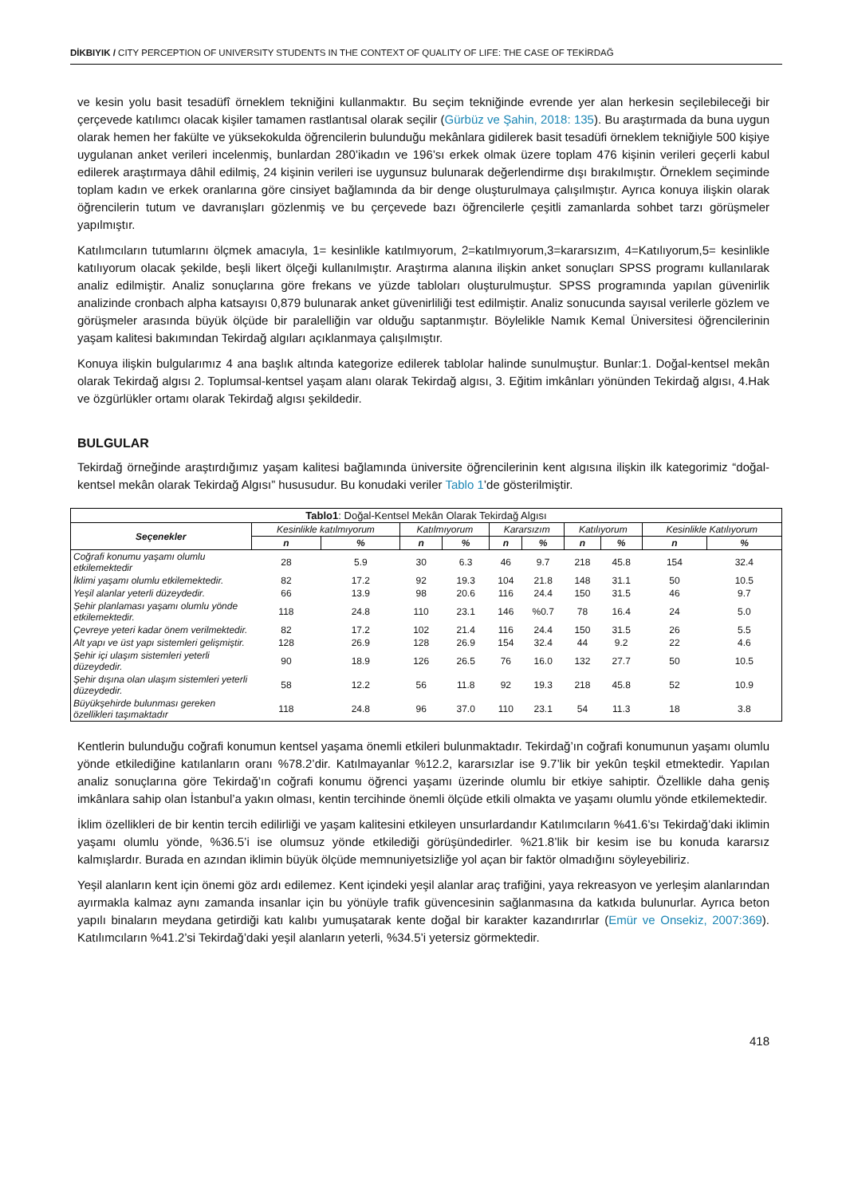DİKBIYIK / CITY PERCEPTION OF UNIVERSITY STUDENTS IN THE CONTEXT OF QUALITY OF LIFE: THE CASE OF TEKİRDAĞ
ve kesin yolu basit tesadüfî örneklem tekniğini kullanmaktır. Bu seçim tekniğinde evrende yer alan herkesin seçilebileceği bir çerçevede katılımcı olacak kişiler tamamen rastlantısal olarak seçilir (Gürbüz ve Şahin, 2018: 135). Bu araştırmada da buna uygun olarak hemen her fakülte ve yüksekokulda öğrencilerin bulunduğu mekânlara gidilerek basit tesadüfi örneklem tekniğiyle 500 kişiye uygulanan anket verileri incelenmiş, bunlardan 280’ikadın ve 196’sı erkek olmak üzere toplam 476 kişinin verileri geçerli kabul edilerek araştırmaya dâhil edilmiş, 24 kişinin verileri ise uygunsuz bulunarak değerlendirme dışı bırakılmıştır. Örneklem seçiminde toplam kadın ve erkek oranlarına göre cinsiyet bağlamında da bir denge oluşturulmaya çalışılmıştır. Ayrıca konuya ilişkin olarak öğrencilerin tutum ve davranışları gözlenmiş ve bu çerçevede bazı öğrencilerle çeşitli zamanlarda sohbet tarzı görüşmeler yapılmıştır.
Katılımcıların tutumlarını ölçmek amacıyla, 1= kesinlikle katılmıyorum, 2=katılmıyorum,3=kararsızım, 4=Katılıyorum,5= kesinlikle katılıyorum olacak şekilde, beşli likert ölçeği kullanılmıştır. Araştırma alanına ilişkin anket sonuçları SPSS programı kullanılarak analiz edilmiştir. Analiz sonuçlarına göre frekans ve yüzde tabloları oluşturulmuştur. SPSS programında yapılan güvenirlik analizinde cronbach alpha katsayısı 0,879 bulunarak anket güvenirliliği test edilmiştir. Analiz sonucunda sayısal verilerle gözlem ve görüşmeler arasında büyük ölçüde bir paralelliğin var olduğu saptanmıştır. Böylelikle Namık Kemal Üniversitesi öğrencilerinin yaşam kalitesi bakımından Tekirdağ algıları açıklanmaya çalışılmıştır.
Konuya ilişkin bulgularımız 4 ana başlık altında kategorize edilerek tablolar halinde sunulmuştur. Bunlar:1. Doğal-kentsel mekân olarak Tekirdağ algısı 2. Toplumsal-kentsel yaşam alanı olarak Tekirdağ algısı, 3. Eğitim imkânları yönünden Tekirdağ algısı, 4.Hak ve özgürlükler ortamı olarak Tekirdağ algısı şekildedir.
BULGULAR
Tekirdağ örneğinde araştırdığımız yaşam kalitesi bağlamında üniversite öğrencilerinin kent algısına ilişkin ilk kategorimiz “doğal-kentsel mekân olarak Tekirdağ Algısı” hususudur. Bu konudaki veriler Tablo 1’de gösterilmiştir.
| Tablo1 : Doğal-Kentsel Mekân Olarak Tekirdağ Algısı | | | | | | | | | | |
| Seçenekler | Kesinlikle katılmıyorum | | Katılmıyorum | | Kararsızım | | Katılıyorum | | Kesinlikle Katılıyorum | |
| | n | % | n | % | n | % | n | % | n | % |
| Coğrafi konumu yaşamı olumlu etkilemektedir | 28 | 5.9 | 30 | 6.3 | 46 | 9.7 | 218 | 45.8 | 154 | 32.4 |
| İklimi yaşamı olumlu etkilemektedir. | 82 | 17.2 | 92 | 19.3 | 104 | 21.8 | 148 | 31.1 | 50 | 10.5 |
| Yeşil alanlar yeterli düzeydedir. | 66 | 13.9 | 98 | 20.6 | 116 | 24.4 | 150 | 31.5 | 46 | 9.7 |
| Şehir planlaması yaşamı olumlu yönde etkilemektedir. | 118 | 24.8 | 110 | 23.1 | 146 | %0.7 | 78 | 16.4 | 24 | 5.0 |
| Çevreye yeteri kadar önem verilmektedir. | 82 | 17.2 | 102 | 21.4 | 116 | 24.4 | 150 | 31.5 | 26 | 5.5 |
| Alt yapı ve üst yapı sistemleri gelişmiştir. | 128 | 26.9 | 128 | 26.9 | 154 | 32.4 | 44 | 9.2 | 22 | 4.6 |
| Şehir içi ulaşım sistemleri yeterli düzeydedir. | 90 | 18.9 | 126 | 26.5 | 76 | 16.0 | 132 | 27.7 | 50 | 10.5 |
| Şehir dışına olan ulaşım sistemleri yeterli düzeydedir. | 58 | 12.2 | 56 | 11.8 | 92 | 19.3 | 218 | 45.8 | 52 | 10.9 |
| Büyükşehirde bulunması gereken özellikleri taşımaktadır | 118 | 24.8 | 96 | 37.0 | 110 | 23.1 | 54 | 11.3 | 18 | 3.8 |
Kentlerin bulunduğu coğrafi konumun kentsel yaşama önemli etkileri bulunmaktadır. Tekirdağ’ın coğrafi konumunun yaşamı olumlu yönde etkilediğine katılanların oranı %78.2’dir. Katılmayanlar %12.2, kararsızlar ise 9.7’lik bir yekûn teşkil etmektedir. Yapılan analiz sonuçlarına göre Tekirdağ’ın coğrafi konumu öğrenci yaşamı üzerinde olumlu bir etkiye sahiptir. Özellikle daha geniş imkânlara sahip olan İstanbul’a yakın olması, kentin tercihinde önemli ölçüde etkili olmakta ve yaşamı olumlu yönde etkilemektedir.
İklim özellikleri de bir kentin tercih edilirliği ve yaşam kalitesini etkileyen unsurlardandır Katılımcıların %41.6’sı Tekirdağ’daki iklimin yaşamı olumlu yönde, %36.5’i ise olumsuz yönde etkilediği görüşündedirler. %21.8’lik bir kesim ise bu konuda kararsız kalmışlardır. Burada en azından iklimin büyük ölçüde memnuniyetsizliğe yol açan bir faktör olmadığını söyleyebiliriz.
Yeşil alanların kent için önemi göz ardı edilemez. Kent içindeki yeşil alanlar araç trafiğini, yaya rekreasyon ve yerleşim alanlarından ayırmakla kalmaz aynı zamanda insanlar için bu yönüyle trafik güvencesinin sağlanmasına da katkıda bulunurlar. Ayrıca beton yapılı binaların meydana getirdiği katı kalıbı yumuşatarak kente doğal bir karakter kazandırırlar (Emür ve Onsekiz, 2007:369). Katılımcıların %41.2’si Tekirdağ’daki yeşil alanların yeterli, %34.5’i yetersiz görmektedir.
418